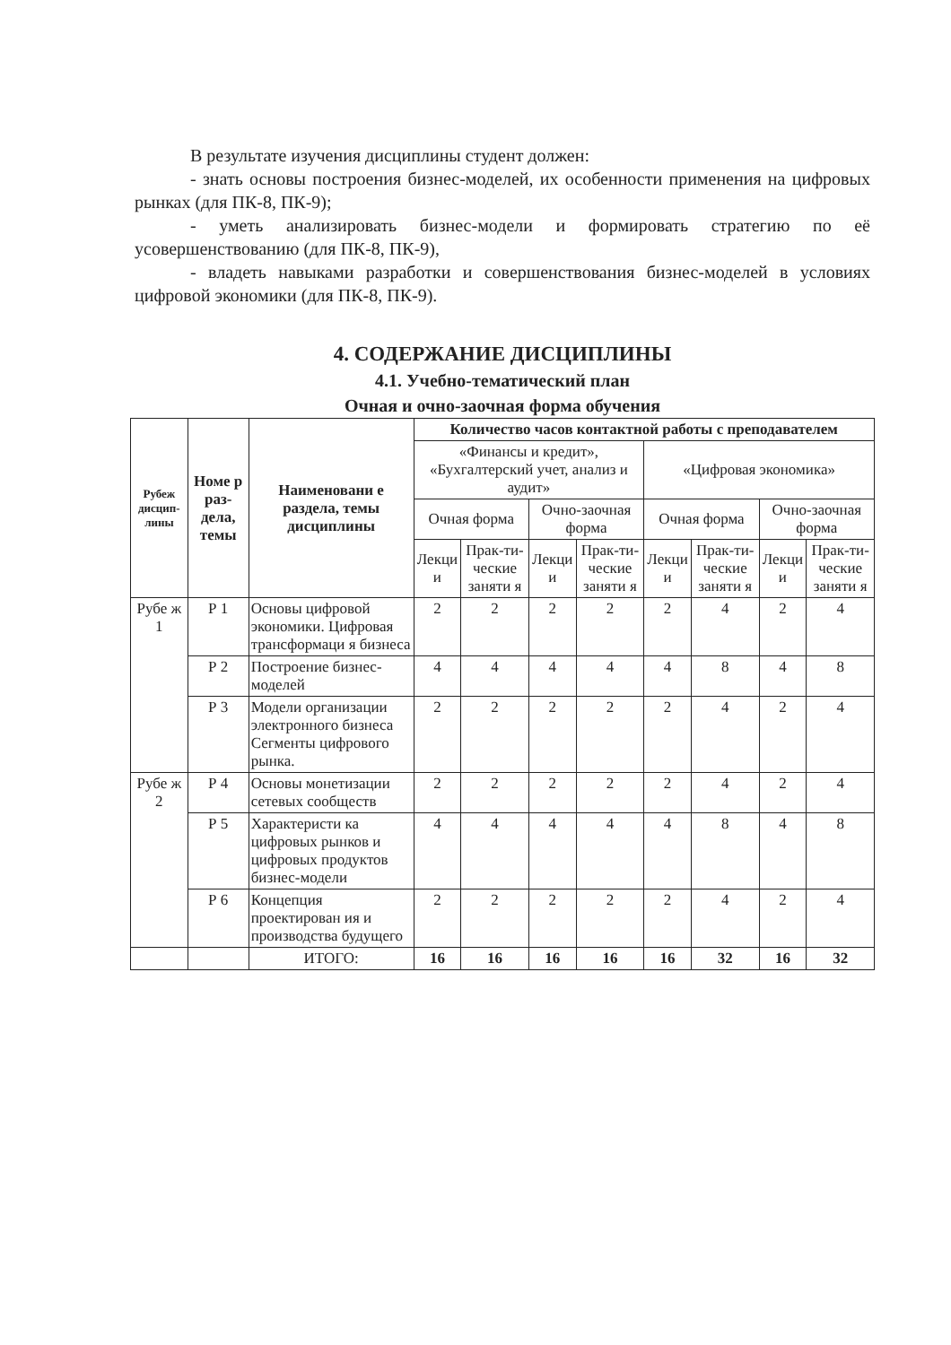В результате изучения дисциплины студент должен:
- знать основы построения бизнес-моделей, их особенности применения на цифровых рынках (для ПК-8, ПК-9);
- уметь анализировать бизнес-модели и формировать стратегию по её усовершенствованию (для ПК-8, ПК-9),
- владеть навыками разработки и совершенствования бизнес-моделей в условиях цифровой экономики (для ПК-8, ПК-9).
4. СОДЕРЖАНИЕ ДИСЦИПЛИНЫ
4.1. Учебно-тематический план
Очная и очно-заочная форма обучения
| Рубеж дисцип-лины | Номе р раз-дела, темы | Наименовани е раздела, темы дисциплины | Количество часов контактной работы с преподавателем | | | | | | | |
| --- | --- | --- | --- | --- | --- | --- | --- | --- | --- | --- |
| | | | «Финансы и кредит», «Бухгалтерский учет, анализ и аудит» | | | | «Цифровая экономика» | | | |
| | | | Очная форма | | Очно-заочная форма | | Очная форма | | Очно-заочная форма | |
| | | | Лекци и | Прак-ти-ческие заняти я | Лекци и | Прак-ти-ческие заняти я | Лекци и | Прак-ти-ческие заняти я | Лекци и | Прак-ти-ческие заняти я |
| Рубе ж 1 | Р 1 | Основы цифровой экономики. Цифровая трансформаци я бизнеса | 2 | 2 | 2 | 2 | 2 | 4 | 2 | 4 |
| | Р 2 | Построение бизнес-моделей | 4 | 4 | 4 | 4 | 4 | 8 | 4 | 8 |
| | Р 3 | Модели организации электронного бизнеса Сегменты цифрового рынка. | 2 | 2 | 2 | 2 | 2 | 4 | 2 | 4 |
| Рубе ж 2 | Р 4 | Основы монетизации сетевых сообществ | 2 | 2 | 2 | 2 | 2 | 4 | 2 | 4 |
| | Р 5 | Характеристи ка цифровых рынков и цифровых продуктов бизнес-модели | 4 | 4 | 4 | 4 | 4 | 8 | 4 | 8 |
| | Р 6 | Концепция проектирован ия и производства будущего | 2 | 2 | 2 | 2 | 2 | 4 | 2 | 4 |
| | | ИТОГО: | 16 | 16 | 16 | 16 | 16 | 32 | 16 | 32 |